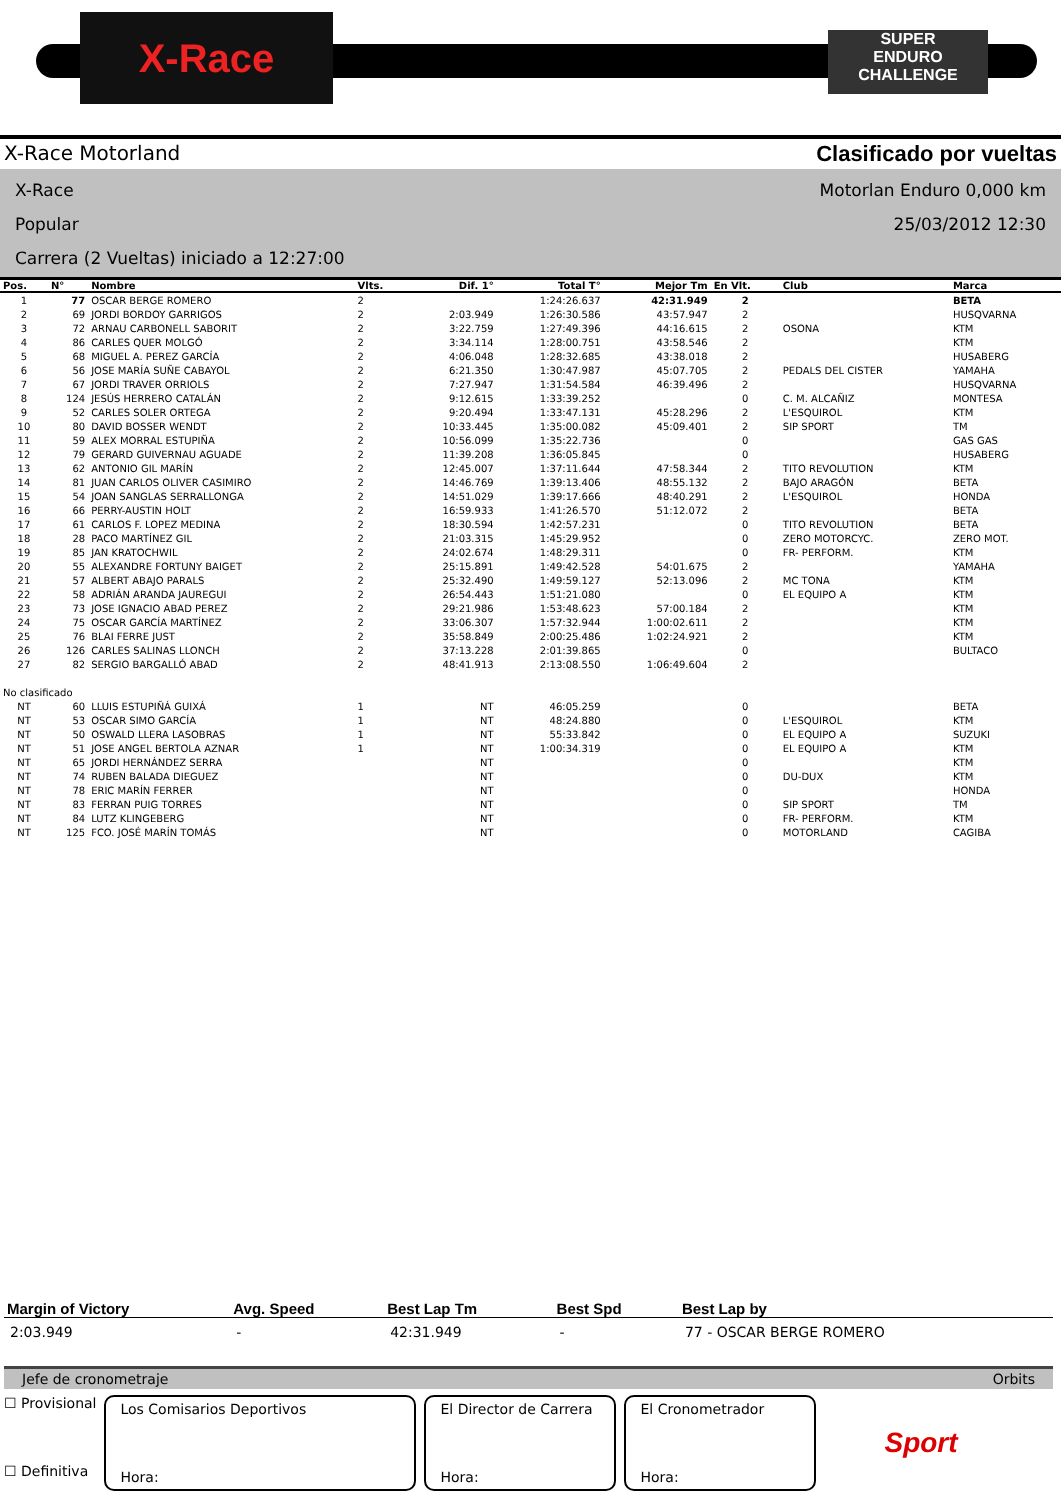X-Race
SUPER
ENDURO
CHALLENGE
X-Race Motorland Clasificado por vueltas
X-Race
Popular
Carrera (2 Vueltas) iniciado a 12:27:00
Motorlan Enduro 0,000 km
25/03/2012 12:30
| Pos. | N° | Nombre | Vlts. | Dif. 1° | Total T° | Mejor Tm | En Vlt. | Club | Marca |
| --- | --- | --- | --- | --- | --- | --- | --- | --- | --- |
| 1 | 77 | OSCAR BERGE ROMERO | 2 | | 1:24:26.637 | 42:31.949 | 2 | | BETA |
| 2 | 69 | JORDI BORDOY GARRIGOS | 2 | 2:03.949 | 1:26:30.586 | 43:57.947 | 2 | | HUSQVARNA |
| 3 | 72 | ARNAU CARBONELL SABORIT | 2 | 3:22.759 | 1:27:49.396 | 44:16.615 | 2 | OSONA | KTM |
| 4 | 86 | CARLES QUER MOLGÓ | 2 | 3:34.114 | 1:28:00.751 | 43:58.546 | 2 | | KTM |
| 5 | 68 | MIGUEL A. PEREZ GARCÍA | 2 | 4:06.048 | 1:28:32.685 | 43:38.018 | 2 | | HUSABERG |
| 6 | 56 | JOSE MARÍA SUÑE CABAYOL | 2 | 6:21.350 | 1:30:47.987 | 45:07.705 | 2 | PEDALS DEL CISTER | YAMAHA |
| 7 | 67 | JORDI TRAVER ORRIOLS | 2 | 7:27.947 | 1:31:54.584 | 46:39.496 | 2 | | HUSQVARNA |
| 8 | 124 | JESÚS HERRERO CATALÁN | 2 | 9:12.615 | 1:33:39.252 | | 0 | C. M. ALCAÑIZ | MONTESA |
| 9 | 52 | CARLES SOLER ORTEGA | 2 | 9:20.494 | 1:33:47.131 | 45:28.296 | 2 | L'ESQUIROL | KTM |
| 10 | 80 | DAVID BOSSER WENDT | 2 | 10:33.445 | 1:35:00.082 | 45:09.401 | 2 | SIP SPORT | TM |
| 11 | 59 | ALEX MORRAL ESTUPIÑA | 2 | 10:56.099 | 1:35:22.736 | | 0 | | GAS GAS |
| 12 | 79 | GERARD GUIVERNAU AGUADE | 2 | 11:39.208 | 1:36:05.845 | | 0 | | HUSABERG |
| 13 | 62 | ANTONIO GIL MARÍN | 2 | 12:45.007 | 1:37:11.644 | 47:58.344 | 2 | TITO REVOLUTION | KTM |
| 14 | 81 | JUAN CARLOS OLIVER CASIMIRO | 2 | 14:46.769 | 1:39:13.406 | 48:55.132 | 2 | BAJO ARAGÓN | BETA |
| 15 | 54 | JOAN SANGLAS SERRALLONGA | 2 | 14:51.029 | 1:39:17.666 | 48:40.291 | 2 | L'ESQUIROL | HONDA |
| 16 | 66 | PERRY-AUSTIN HOLT | 2 | 16:59.933 | 1:41:26.570 | 51:12.072 | 2 | | BETA |
| 17 | 61 | CARLOS F. LOPEZ MEDINA | 2 | 18:30.594 | 1:42:57.231 | | 0 | TITO REVOLUTION | BETA |
| 18 | 28 | PACO MARTÍNEZ GIL | 2 | 21:03.315 | 1:45:29.952 | | 0 | ZERO MOTORCYC. | ZERO MOT. |
| 19 | 85 | JAN KRATOCHWIL | 2 | 24:02.674 | 1:48:29.311 | | 0 | FR- PERFORM. | KTM |
| 20 | 55 | ALEXANDRE FORTUNY BAIGET | 2 | 25:15.891 | 1:49:42.528 | 54:01.675 | 2 | | YAMAHA |
| 21 | 57 | ALBERT ABAJO PARALS | 2 | 25:32.490 | 1:49:59.127 | 52:13.096 | 2 | MC TONA | KTM |
| 22 | 58 | ADRIÁN ARANDA JAUREGUI | 2 | 26:54.443 | 1:51:21.080 | | 0 | EL EQUIPO A | KTM |
| 23 | 73 | JOSE IGNACIO ABAD PEREZ | 2 | 29:21.986 | 1:53:48.623 | 57:00.184 | 2 | | KTM |
| 24 | 75 | OSCAR GARCÍA MARTÍNEZ | 2 | 33:06.307 | 1:57:32.944 | 1:00:02.611 | 2 | | KTM |
| 25 | 76 | BLAI FERRE JUST | 2 | 35:58.849 | 2:00:25.486 | 1:02:24.921 | 2 | | KTM |
| 26 | 126 | CARLES SALINAS LLONCH | 2 | 37:13.228 | 2:01:39.865 | | 0 | | BULTACO |
| 27 | 82 | SERGIO BARGALLÓ ABAD | 2 | 48:41.913 | 2:13:08.550 | 1:06:49.604 | 2 | | |
| No clasificado | | | | | | | | | |
| NT | 60 | LLUIS ESTUPIÑÁ GUIXÁ | 1 | NT | 46:05.259 | | 0 | | BETA |
| NT | 53 | OSCAR SIMO GARCÍA | 1 | NT | 48:24.880 | | 0 | L'ESQUIROL | KTM |
| NT | 50 | OSWALD LLERA LASOBRAS | 1 | NT | 55:33.842 | | 0 | EL EQUIPO A | SUZUKI |
| NT | 51 | JOSE ANGEL BERTOLA AZNAR | 1 | NT | 1:00:34.319 | | 0 | EL EQUIPO A | KTM |
| NT | 65 | JORDI HERNÁNDEZ SERRA | | NT | | | 0 | | KTM |
| NT | 74 | RUBEN BALADA DIEGUEZ | | NT | | | 0 | DU-DUX | KTM |
| NT | 78 | ERIC MARÍN FERRER | | NT | | | 0 | | HONDA |
| NT | 83 | FERRAN PUIG TORRES | | NT | | | 0 | SIP SPORT | TM |
| NT | 84 | LUTZ KLINGEBERG | | NT | | | 0 | FR- PERFORM. | KTM |
| NT | 125 | FCO. JOSÉ MARÍN TOMÁS | | NT | | | 0 | MOTORLAND | CAGIBA |
| Margin of Victory | Avg. Speed | Best Lap Tm | Best Spd | Best Lap by |
| --- | --- | --- | --- | --- |
| 2:03.949 | - | 42:31.949 | - | 77 - OSCAR BERGE ROMERO |
Jefe de cronometraje Orbits
☐ Provisional
☐ Definitiva
Los Comisarios Deportivos
Hora:
El Director de Carrera
Hora:
El Cronometrador
Hora:
Sport